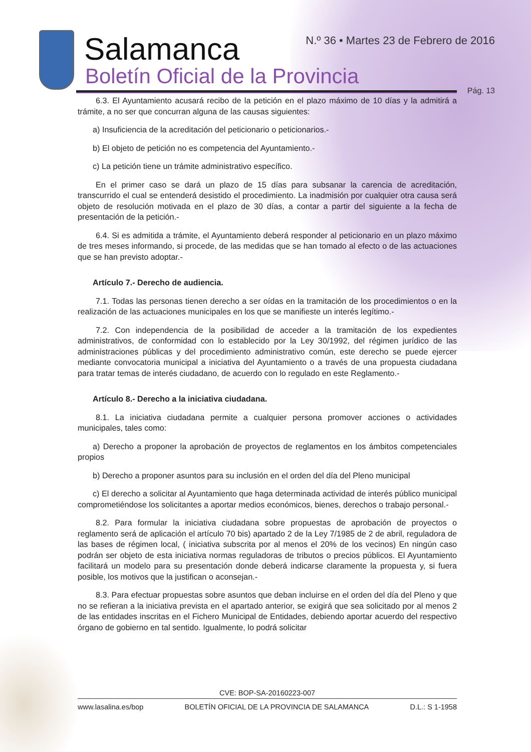Salamanca
Boletín Oficial de la Provincia
N.º 36 • Martes 23 de Febrero de 2016
Pág. 13
6.3. El Ayuntamiento acusará recibo de la petición en el plazo máximo de 10 días y la admitirá a trámite, a no ser que concurran alguna de las causas siguientes:
a) Insuficiencia de la acreditación del peticionario o peticionarios.-
b) El objeto de petición no es competencia del Ayuntamiento.-
c) La petición tiene un trámite administrativo específico.
En el primer caso se dará un plazo de 15 días para subsanar la carencia de acreditación, transcurrido el cual se entenderá desistido el procedimiento. La inadmisión por cualquier otra causa será objeto de resolución motivada en el plazo de 30 días, a contar a partir del siguiente a la fecha de presentación de la petición.-
6.4. Si es admitida a trámite, el Ayuntamiento deberá responder al peticionario en un plazo máximo de tres meses informando, si procede, de las medidas que se han tomado al efecto o de las actuaciones que se han previsto adoptar.-
Artículo 7.- Derecho de audiencia.
7.1. Todas las personas tienen derecho a ser oídas en la tramitación de los procedimientos o en la realización de las actuaciones municipales en los que se manifieste un interés legítimo.-
7.2. Con independencia de la posibilidad de acceder a la tramitación de los expedientes administrativos, de conformidad con lo establecido por la Ley 30/1992, del régimen jurídico de las administraciones públicas y del procedimiento administrativo común, este derecho se puede ejercer mediante convocatoria municipal a iniciativa del Ayuntamiento o a través de una propuesta ciudadana para tratar temas de interés ciudadano, de acuerdo con lo regulado en este Reglamento.-
Artículo 8.- Derecho a la iniciativa ciudadana.
8.1. La iniciativa ciudadana permite a cualquier persona promover acciones o actividades municipales, tales como:
a) Derecho a proponer la aprobación de proyectos de reglamentos en los ámbitos competenciales propios
b) Derecho a proponer asuntos para su inclusión en el orden del día del Pleno municipal
c) El derecho a solicitar al Ayuntamiento que haga determinada actividad de interés público municipal comprometiéndose los solicitantes a aportar medios económicos, bienes, derechos o trabajo personal.-
8.2. Para formular la iniciativa ciudadana sobre propuestas de aprobación de proyectos o reglamento será de aplicación el artículo 70 bis) apartado 2 de la Ley 7/1985 de 2 de abril, reguladora de las bases de régimen local, ( iniciativa subscrita por al menos el 20% de los vecinos) En ningún caso podrán ser objeto de esta iniciativa normas reguladoras de tributos o precios públicos. El Ayuntamiento facilitará un modelo para su presentación donde deberá indicarse claramente la propuesta y, si fuera posible, los motivos que la justifican o aconsejan.-
8.3. Para efectuar propuestas sobre asuntos que deban incluirse en el orden del día del Pleno y que no se refieran a la iniciativa prevista en el apartado anterior, se exigirá que sea solicitado por al menos 2 de las entidades inscritas en el Fichero Municipal de Entidades, debiendo aportar acuerdo del respectivo órgano de gobierno en tal sentido. Igualmente, lo podrá solicitar
CVE: BOP-SA-20160223-007
www.lasalina.es/bop BOLETÍN OFICIAL DE LA PROVINCIA DE SALAMANCA D.L.: S 1-1958